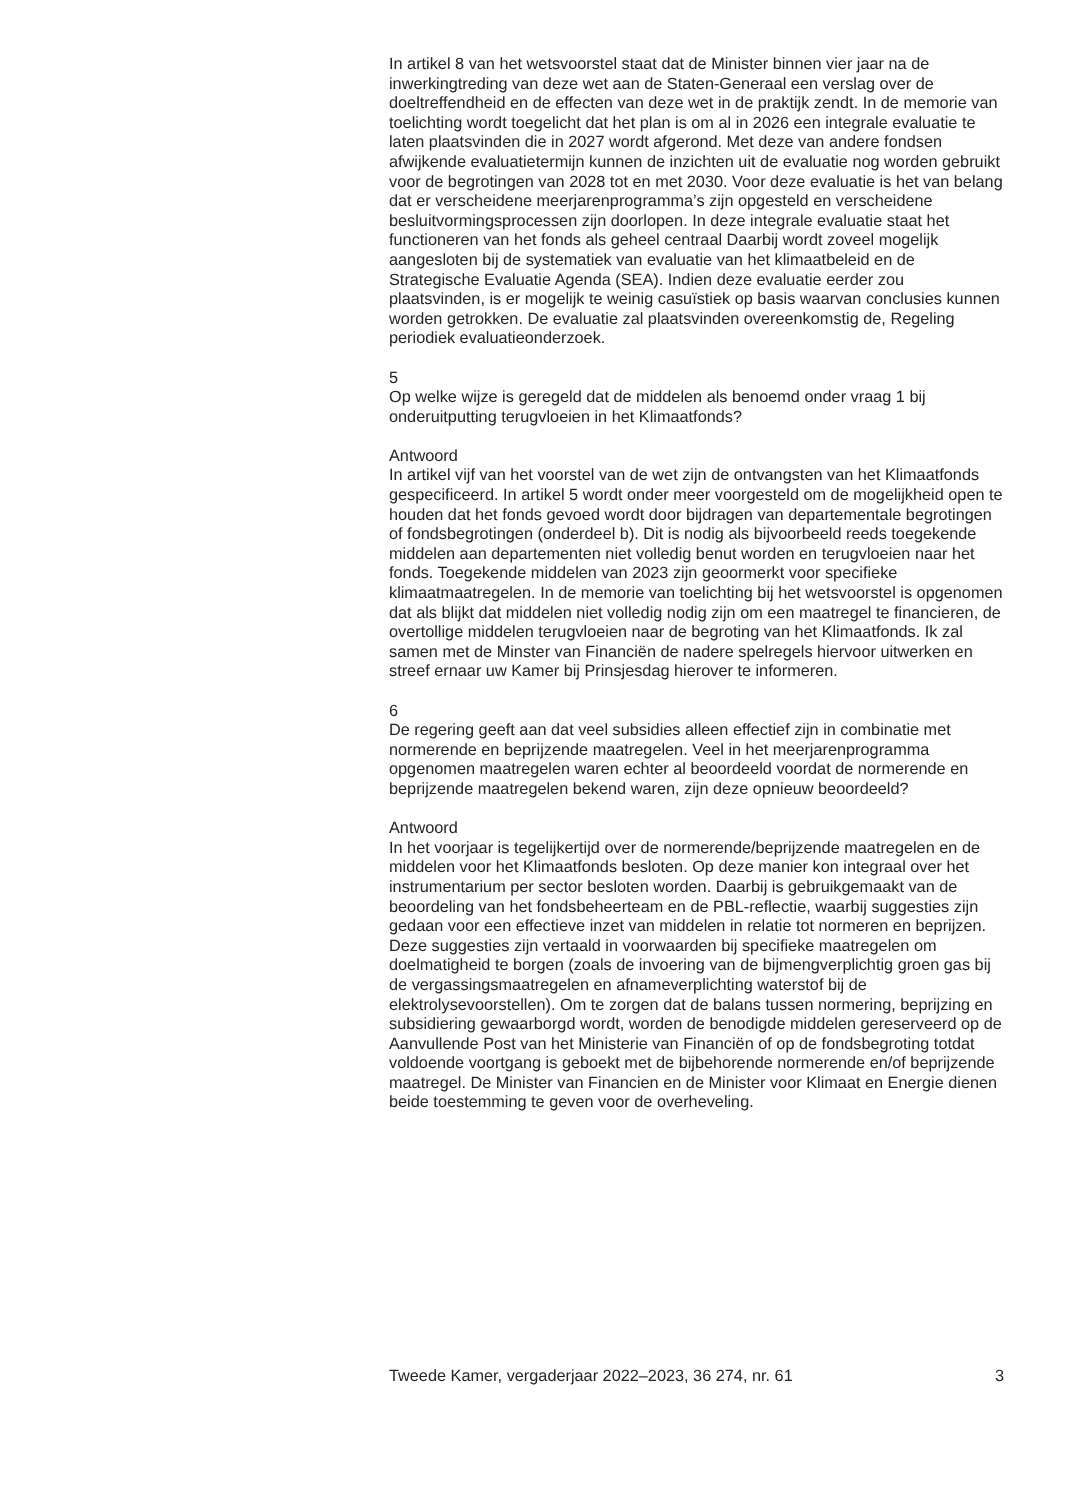In artikel 8 van het wetsvoorstel staat dat de Minister binnen vier jaar na de inwerkingtreding van deze wet aan de Staten-Generaal een verslag over de doeltreffendheid en de effecten van deze wet in de praktijk zendt. In de memorie van toelichting wordt toegelicht dat het plan is om al in 2026 een integrale evaluatie te laten plaatsvinden die in 2027 wordt afgerond. Met deze van andere fondsen afwijkende evaluatietermijn kunnen de inzichten uit de evaluatie nog worden gebruikt voor de begrotingen van 2028 tot en met 2030. Voor deze evaluatie is het van belang dat er verscheidene meerjarenprogramma’s zijn opgesteld en verscheidene besluitvormingsprocessen zijn doorlopen. In deze integrale evaluatie staat het functioneren van het fonds als geheel centraal Daarbij wordt zoveel mogelijk aangesloten bij de systematiek van evaluatie van het klimaatbeleid en de Strategische Evaluatie Agenda (SEA). Indien deze evaluatie eerder zou plaatsvinden, is er mogelijk te weinig casuïstiek op basis waarvan conclusies kunnen worden getrokken. De evaluatie zal plaatsvinden overeenkomstig de, Regeling periodiek evaluatieonderzoek.
5
Op welke wijze is geregeld dat de middelen als benoemd onder vraag 1 bij onderuitputting terugvloeien in het Klimaatfonds?
Antwoord
In artikel vijf van het voorstel van de wet zijn de ontvangsten van het Klimaatfonds gespecificeerd. In artikel 5 wordt onder meer voorgesteld om de mogelijkheid open te houden dat het fonds gevoed wordt door bijdragen van departementale begrotingen of fondsbegrotingen (onderdeel b). Dit is nodig als bijvoorbeeld reeds toegekende middelen aan departementen niet volledig benut worden en terugvloeien naar het fonds. Toegekende middelen van 2023 zijn geoormerkt voor specifieke klimaatmaatregelen. In de memorie van toelichting bij het wetsvoorstel is opgenomen dat als blijkt dat middelen niet volledig nodig zijn om een maatregel te financieren, de overtollige middelen terugvloeien naar de begroting van het Klimaatfonds. Ik zal samen met de Minster van Financiën de nadere spelregels hiervoor uitwerken en streef ernaar uw Kamer bij Prinsjesdag hierover te informeren.
6
De regering geeft aan dat veel subsidies alleen effectief zijn in combinatie met normerende en beprijzende maatregelen. Veel in het meerjarenprogramma opgenomen maatregelen waren echter al beoordeeld voordat de normerende en beprijzende maatregelen bekend waren, zijn deze opnieuw beoordeeld?
Antwoord
In het voorjaar is tegelijkertijd over de normerende/beprijzende maatregelen en de middelen voor het Klimaatfonds besloten. Op deze manier kon integraal over het instrumentarium per sector besloten worden. Daarbij is gebruikgemaakt van de beoordeling van het fondsbeheerteam en de PBL-reflectie, waarbij suggesties zijn gedaan voor een effectieve inzet van middelen in relatie tot normeren en beprijzen. Deze suggesties zijn vertaald in voorwaarden bij specifieke maatregelen om doelmatigheid te borgen (zoals de invoering van de bijmengverplichtig groen gas bij de vergassingsmaatregelen en afnameverplichting waterstof bij de elektrolysevoorstellen). Om te zorgen dat de balans tussen normering, beprijzing en subsidiering gewaarborgd wordt, worden de benodigde middelen gereserveerd op de Aanvullende Post van het Ministerie van Financiën of op de fondsbegroting totdat voldoende voortgang is geboekt met de bijbehorende normerende en/of beprijzende maatregel. De Minister van Financien en de Minister voor Klimaat en Energie dienen beide toestemming te geven voor de overheveling.
Tweede Kamer, vergaderjaar 2022–2023, 36 274, nr. 61 3